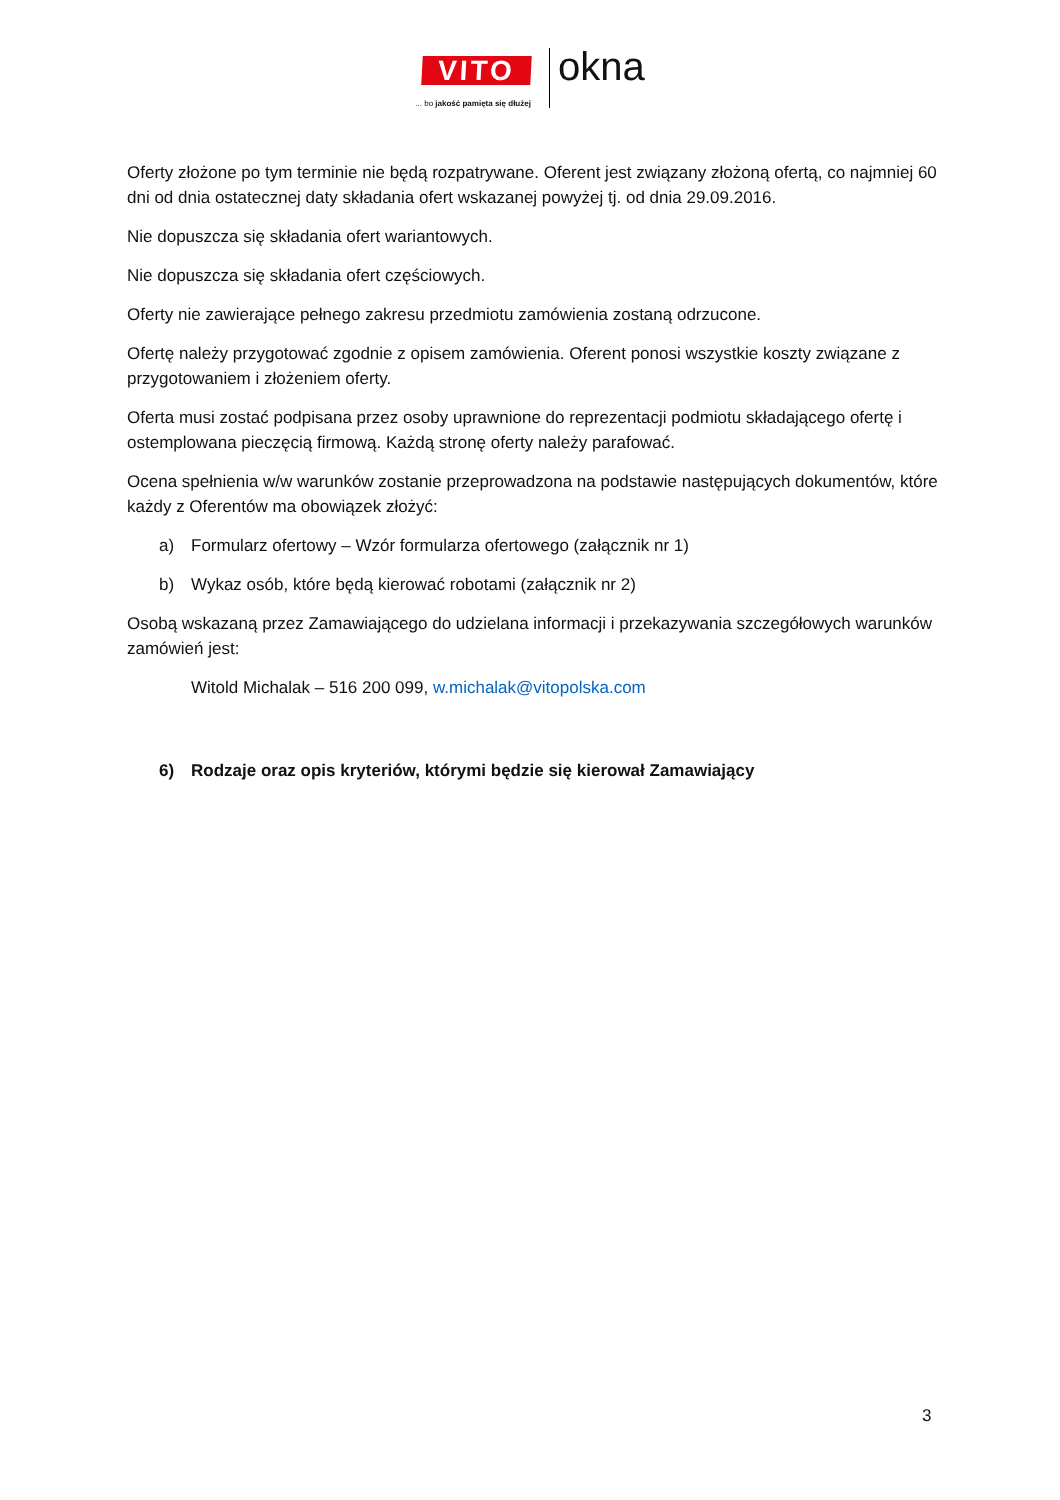VITO
... bo jakość pamięta się dłużej
okna
Oferty złożone po tym terminie nie będą rozpatrywane. Oferent jest związany złożoną ofertą, co najmniej 60 dni od dnia ostatecznej daty składania ofert wskazanej powyżej tj. od dnia 29.09.2016.
Nie dopuszcza się składania ofert wariantowych.
Nie dopuszcza się składania ofert częściowych.
Oferty nie zawierające pełnego zakresu przedmiotu zamówienia zostaną odrzucone.
Ofertę należy przygotować zgodnie z opisem zamówienia. Oferent ponosi wszystkie koszty związane z przygotowaniem i złożeniem oferty.
Oferta musi zostać podpisana przez osoby uprawnione do reprezentacji podmiotu składającego ofertę i ostemplowana pieczęcią firmową. Każdą stronę oferty należy parafować.
Ocena spełnienia w/w warunków zostanie przeprowadzona na podstawie następujących dokumentów, które każdy z Oferentów ma obowiązek złożyć:
a) Formularz ofertowy – Wzór formularza ofertowego (załącznik nr 1)
b) Wykaz osób, które będą kierować robotami (załącznik nr 2)
Osobą wskazaną przez Zamawiającego do udzielana informacji i przekazywania szczegółowych warunków zamówień jest:
Witold Michalak – 516 200 099, w.michalak@vitopolska.com
6) Rodzaje oraz opis kryteriów, którymi będzie się kierował Zamawiający
3